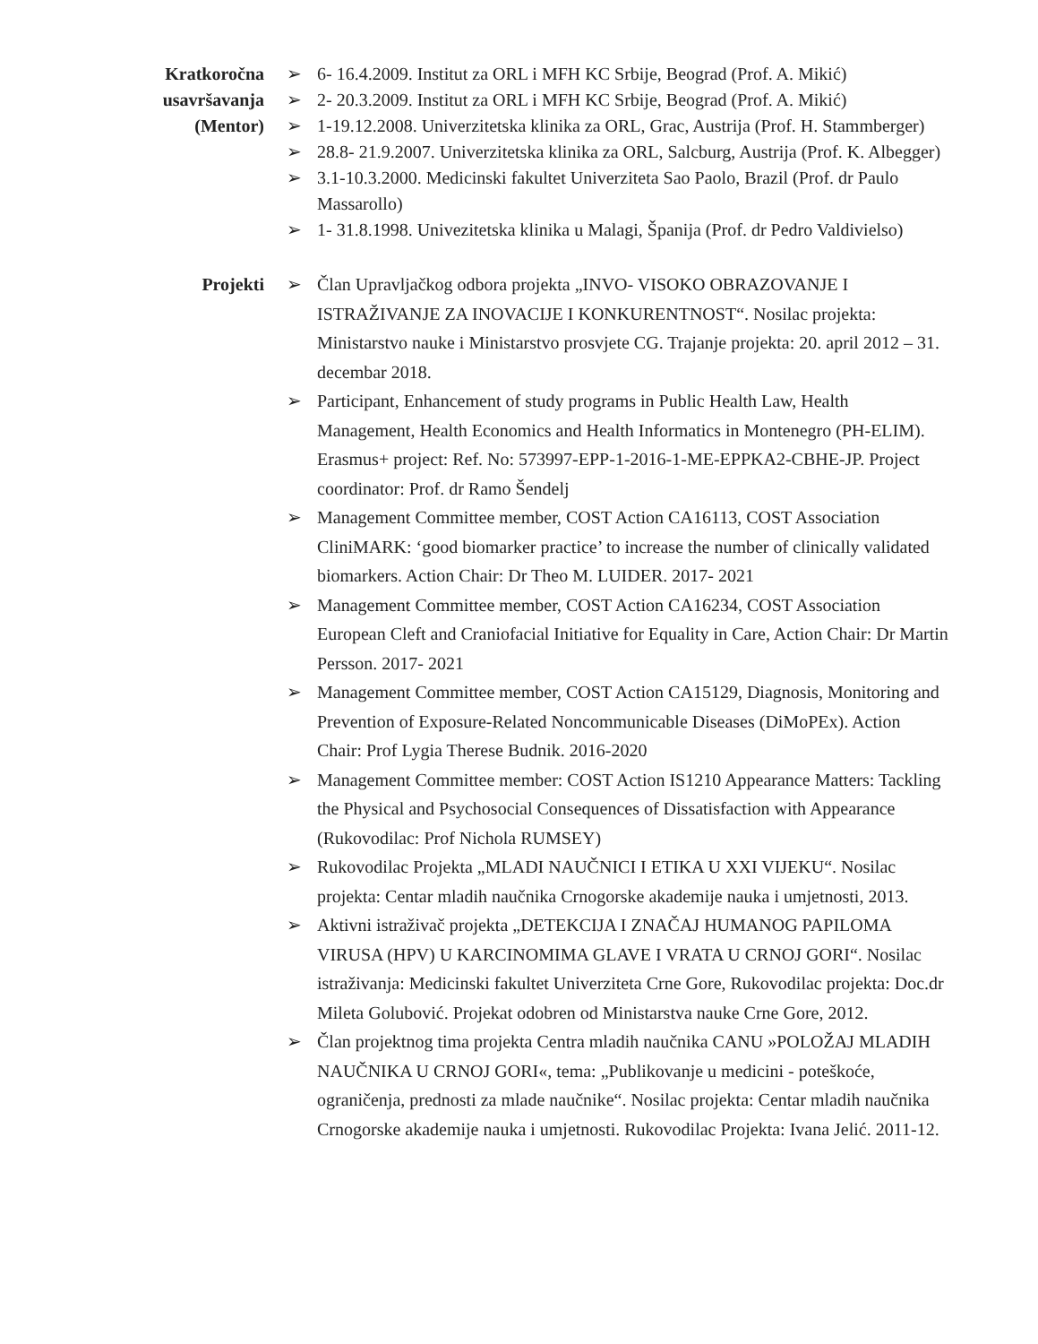Kratkoročna
usavršavanja
(Mentor)
➢ 6- 16.4.2009. Institut za ORL i MFH KC Srbije, Beograd (Prof. A. Mikić)
➢ 2- 20.3.2009. Institut za ORL i MFH KC Srbije, Beograd (Prof. A. Mikić)
➢ 1-19.12.2008. Univerzitetska klinika za ORL, Grac, Austrija (Prof. H. Stammberger)
➢ 28.8- 21.9.2007. Univerzitetska klinika za ORL, Salcburg, Austrija (Prof. K. Albegger)
➢ 3.1-10.3.2000. Medicinski fakultet Univerziteta Sao Paolo, Brazil (Prof. dr Paulo Massarollo)
➢ 1- 31.8.1998. Univezitetska klinika u Malagi, Španija (Prof. dr Pedro Valdivielso)
Projekti
➢ Član Upravljačkog odbora projekta „INVO- VISOKO OBRAZOVANJE I ISTRAŽIVANJE ZA INOVACIJE I KONKURENTNOST“. Nosilac projekta: Ministarstvo nauke i Ministarstvo prosvjete CG. Trajanje projekta: 20. april 2012 – 31. decembar 2018.
➢ Participant, Enhancement of study programs in Public Health Law, Health Management, Health Economics and Health Informatics in Montenegro (PH-ELIM). Erasmus+ project: Ref. No: 573997-EPP-1-2016-1-ME-EPPKA2-CBHE-JP. Project coordinator: Prof. dr Ramo Šendelj
➢ Management Committee member, COST Action CA16113, COST Association CliniMARK: ‘good biomarker practice’ to increase the number of clinically validated biomarkers. Action Chair: Dr Theo M. LUIDER. 2017- 2021
➢ Management Committee member, COST Action CA16234, COST Association European Cleft and Craniofacial Initiative for Equality in Care, Action Chair: Dr Martin Persson. 2017- 2021
➢ Management Committee member, COST Action CA15129, Diagnosis, Monitoring and Prevention of Exposure-Related Noncommunicable Diseases (DiMoPEx). Action Chair: Prof Lygia Therese Budnik. 2016-2020
➢ Management Committee member: COST Action IS1210 Appearance Matters: Tackling the Physical and Psychosocial Consequences of Dissatisfaction with Appearance (Rukovodilac: Prof Nichola RUMSEY)
➢ Rukovodilac Projekta „MLADI NAUČNICI I ETIKA U XXI VIJEKU“. Nosilac projekta: Centar mladih naučnika Crnogorske akademije nauka i umjetnosti, 2013.
➢ Aktivni istraživač projekta „DETEKCIJA I ZNAČAJ HUMANOG PAPILOMA VIRUSA (HPV) U KARCINOMIMA GLAVE I VRATA U CRNOJ GORI“. Nosilac istraživanja: Medicinski fakultet Univerziteta Crne Gore, Rukovodilac projekta: Doc.dr Mileta Golubović. Projekat odobren od Ministarstva nauke Crne Gore, 2012.
➢ Član projektnog tima projekta Centra mladih naučnika CANU »POLOŽAJ MLADIH NAUČNIKA U CRNOJ GORI«, tema: „Publikovanje u medicini - poteškoće, ograničenja, prednosti za mlade naučnike“. Nosilac projekta: Centar mladih naučnika Crnogorske akademije nauka i umjetnosti. Rukovodilac Projekta: Ivana Jelić. 2011-12.